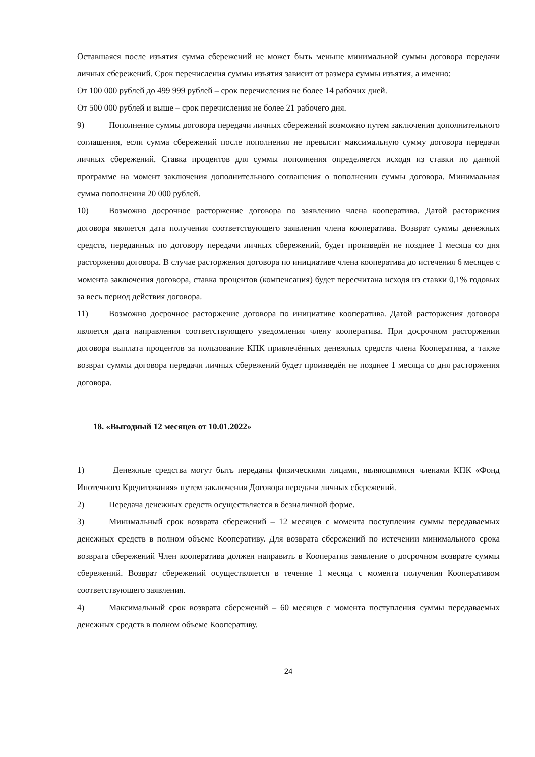Оставшаяся после изъятия сумма сбережений не может быть меньше минимальной суммы договора передачи личных сбережений. Срок перечисления суммы изъятия зависит от размера суммы изъятия, а именно:
От 100 000 рублей до 499 999 рублей – срок перечисления не более 14 рабочих дней.
От 500 000 рублей и выше – срок перечисления не более 21 рабочего дня.
9) Пополнение суммы договора передачи личных сбережений возможно путем заключения дополнительного соглашения, если сумма сбережений после пополнения не превысит максимальную сумму договора передачи личных сбережений. Ставка процентов для суммы пополнения определяется исходя из ставки по данной программе на момент заключения дополнительного соглашения о пополнении суммы договора. Минимальная сумма пополнения 20 000 рублей.
10) Возможно досрочное расторжение договора по заявлению члена кооператива. Датой расторжения договора является дата получения соответствующего заявления члена кооператива. Возврат суммы денежных средств, переданных по договору передачи личных сбережений, будет произведён не позднее 1 месяца со дня расторжения договора. В случае расторжения договора по инициативе члена кооператива до истечения 6 месяцев с момента заключения договора, ставка процентов (компенсация) будет пересчитана исходя из ставки 0,1% годовых за весь период действия договора.
11) Возможно досрочное расторжение договора по инициативе кооператива. Датой расторжения договора является дата направления соответствующего уведомления члену кооператива. При досрочном расторжении договора выплата процентов за пользование КПК привлечённых денежных средств члена Кооператива, а также возврат суммы договора передачи личных сбережений будет произведён не позднее 1 месяца со дня расторжения договора.
18. «Выгодный 12 месяцев от 10.01.2022»
1) Денежные средства могут быть переданы физическими лицами, являющимися членами КПК «Фонд Ипотечного Кредитования» путем заключения Договора передачи личных сбережений.
2) Передача денежных средств осуществляется в безналичной форме.
3) Минимальный срок возврата сбережений – 12 месяцев с момента поступления суммы передаваемых денежных средств в полном объеме Кооперативу. Для возврата сбережений по истечении минимального срока возврата сбережений Член кооператива должен направить в Кооператив заявление о досрочном возврате суммы сбережений. Возврат сбережений осуществляется в течение 1 месяца с момента получения Кооперативом соответствующего заявления.
4) Максимальный срок возврата сбережений – 60 месяцев с момента поступления суммы передаваемых денежных средств в полном объеме Кооперативу.
24